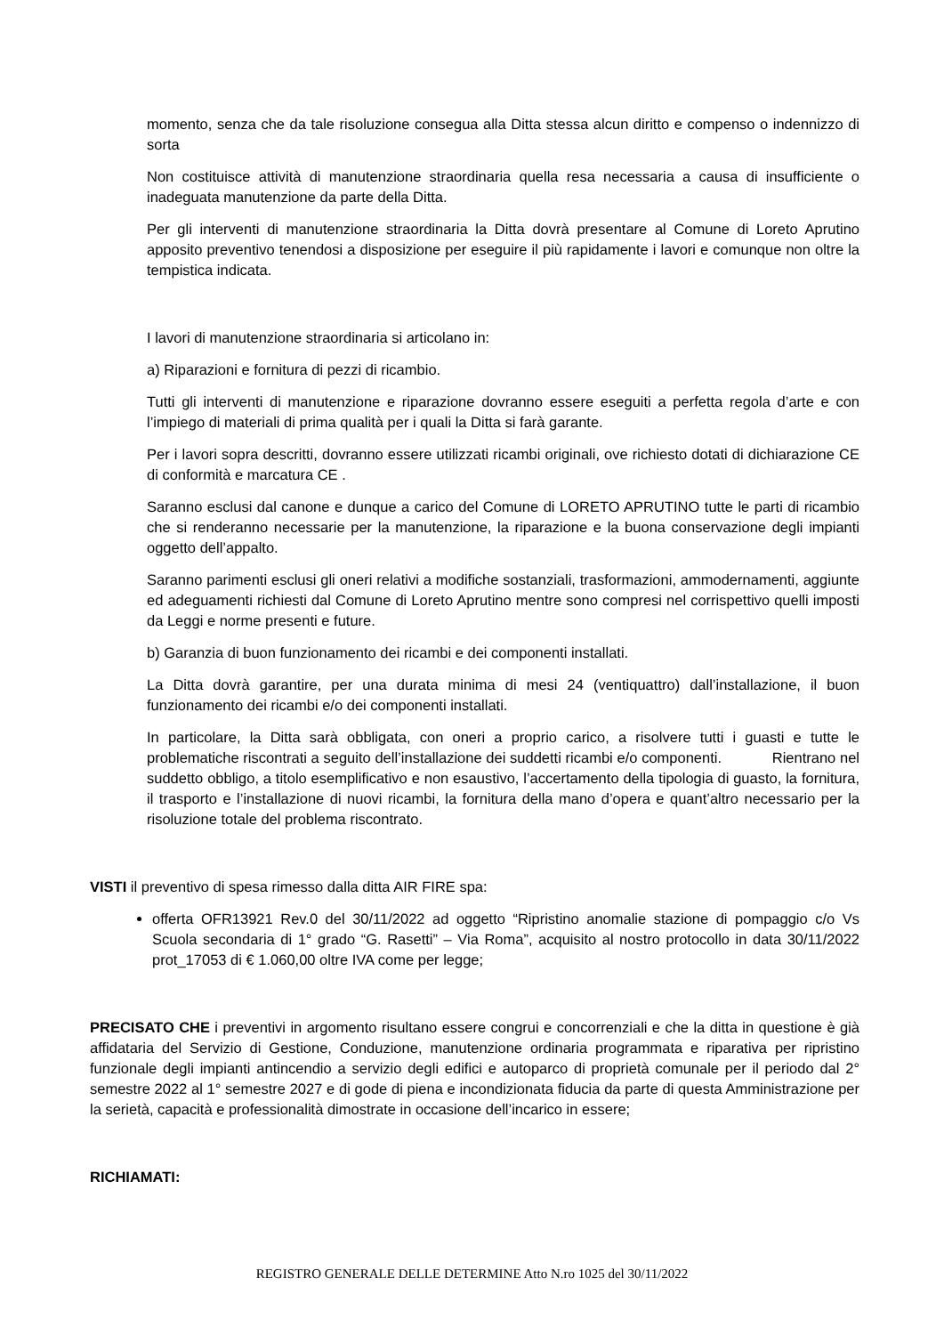momento, senza che da tale risoluzione consegua alla Ditta stessa alcun diritto e compenso o indennizzo di sorta
Non costituisce attività di manutenzione straordinaria quella resa necessaria a causa di insufficiente o inadeguata manutenzione da parte della Ditta.
Per gli interventi di manutenzione straordinaria la Ditta dovrà presentare al Comune di Loreto Aprutino apposito preventivo tenendosi a disposizione per eseguire il più rapidamente i lavori e comunque non oltre la tempistica indicata.
I lavori di manutenzione straordinaria si articolano in:
a) Riparazioni e fornitura di pezzi di ricambio.
Tutti gli interventi di manutenzione e riparazione dovranno essere eseguiti a perfetta regola d’arte e con l’impiego di materiali di prima qualità per i quali la Ditta si farà garante.
Per i lavori sopra descritti, dovranno essere utilizzati ricambi originali, ove richiesto dotati di dichiarazione CE di conformità e marcatura CE .
Saranno esclusi dal canone e dunque a carico del Comune di LORETO APRUTINO tutte le parti di ricambio che si renderanno necessarie per la manutenzione, la riparazione e la buona conservazione degli impianti oggetto dell’appalto.
Saranno parimenti esclusi gli oneri relativi a modifiche sostanziali, trasformazioni, ammodernamenti, aggiunte ed adeguamenti richiesti dal Comune di Loreto Aprutino mentre sono compresi nel corrispettivo quelli imposti da Leggi e norme presenti e future.
b) Garanzia di buon funzionamento dei ricambi e dei componenti installati.
La Ditta dovrà garantire, per una durata minima di mesi 24 (ventiquattro) dall’installazione, il buon funzionamento dei ricambi e/o dei componenti installati.
In particolare, la Ditta sarà obbligata, con oneri a proprio carico, a risolvere tutti i guasti e tutte le problematiche riscontrati a seguito dell’installazione dei suddetti ricambi e/o componenti. Rientrano nel suddetto obbligo, a titolo esemplificativo e non esaustivo, l’accertamento della tipologia di guasto, la fornitura, il trasporto e l’installazione di nuovi ricambi, la fornitura della mano d’opera e quant’altro necessario per la risoluzione totale del problema riscontrato.
VISTI il preventivo di spesa rimesso dalla ditta AIR FIRE spa:
offerta OFR13921 Rev.0 del 30/11/2022 ad oggetto “Ripristino anomalie stazione di pompaggio c/o Vs Scuola secondaria di 1° grado “G. Rasetti” – Via Roma”, acquisito al nostro protocollo in data 30/11/2022 prot_17053 di € 1.060,00 oltre IVA come per legge;
PRECISATO CHE i preventivi in argomento risultano essere congrui e concorrenziali e che la ditta in questione è già affidataria del Servizio di Gestione, Conduzione, manutenzione ordinaria programmata e riparativa per ripristino funzionale degli impianti antincendio a servizio degli edifici e autoparco di proprietà comunale per il periodo dal 2° semestre 2022 al 1° semestre 2027 e di gode di piena e incondizionata fiducia da parte di questa Amministrazione per la serietà, capacità e professionalità dimostrate in occasione dell’incarico in essere;
RICHIAMATI:
REGISTRO GENERALE DELLE DETERMINE Atto N.ro 1025 del 30/11/2022